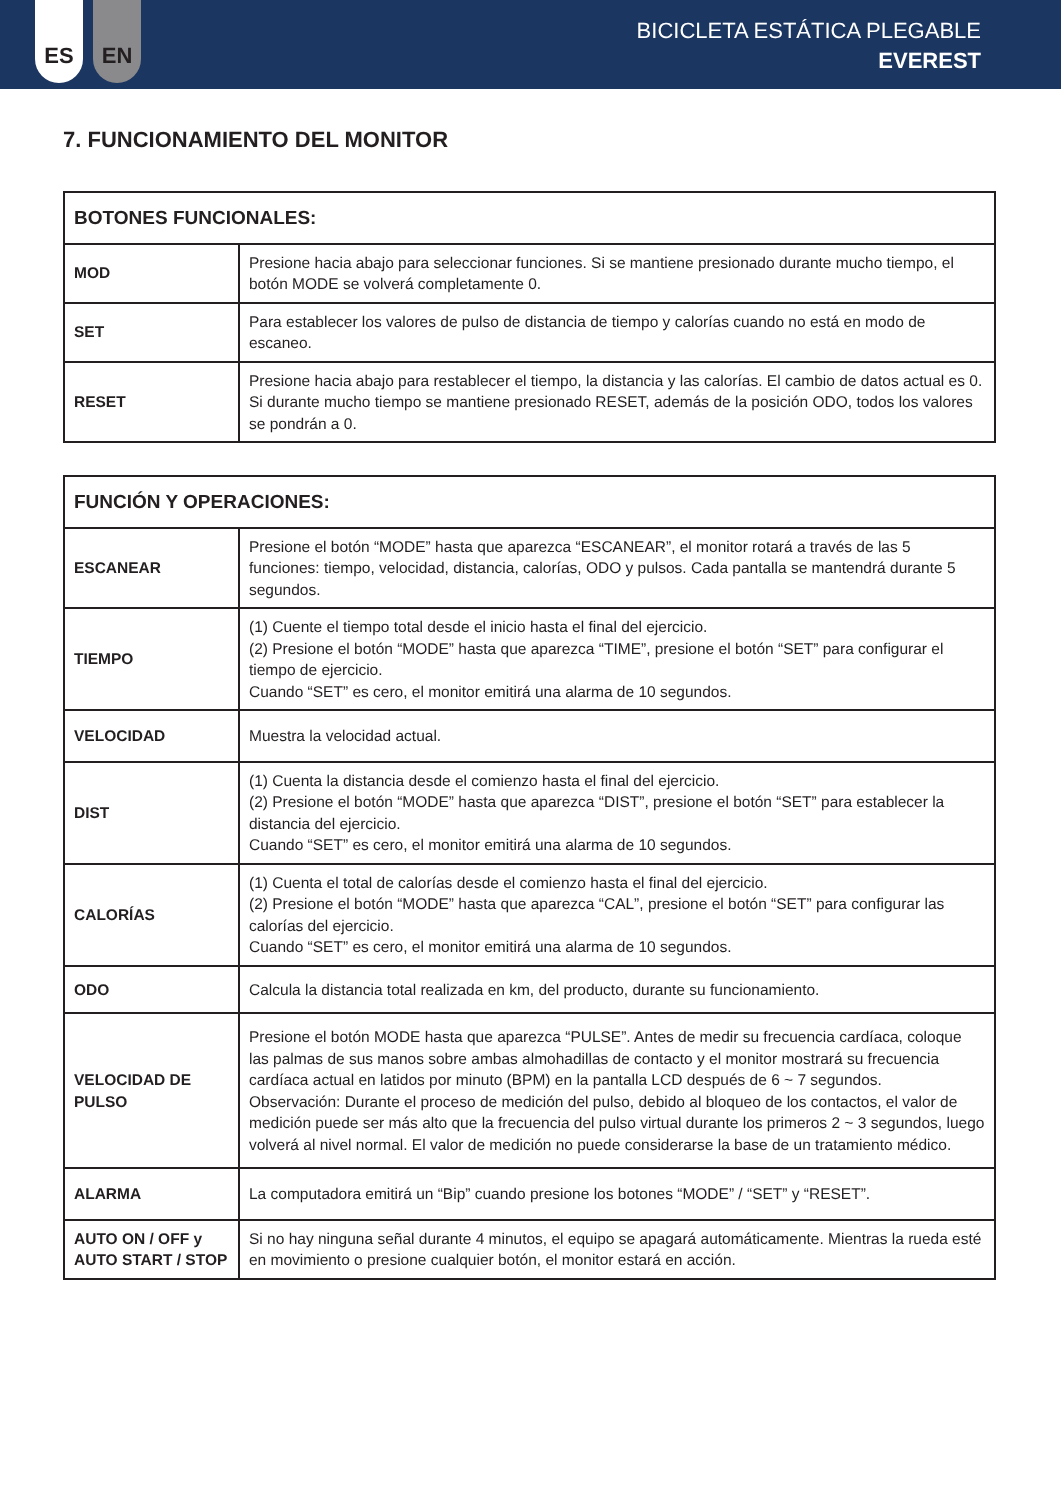ES EN
BICICLETA ESTÁTICA PLEGABLE
EVEREST
7. FUNCIONAMIENTO DEL MONITOR
| BOTONES FUNCIONALES: | |
| --- | --- |
| MOD | Presione hacia abajo para seleccionar funciones. Si se mantiene presionado durante mucho tiempo, el botón MODE se volverá completamente 0. |
| SET | Para establecer los valores de pulso de distancia de tiempo y calorías cuando no está en modo de escaneo. |
| RESET | Presione hacia abajo para restablecer el tiempo, la distancia y las calorías. El cambio de datos actual es 0. Si durante mucho tiempo se mantiene presionado RESET, además de la posición ODO, todos los valores se pondrán a 0. |
| FUNCIÓN Y OPERACIONES: | |
| --- | --- |
| ESCANEAR | Presione el botón “MODE” hasta que aparezca “ESCANEAR”, el monitor rotará a través de las 5 funciones: tiempo, velocidad, distancia, calorías, ODO y pulsos. Cada pantalla se mantendrá durante 5 segundos. |
| TIEMPO | (1) Cuente el tiempo total desde el inicio hasta el final del ejercicio. (2) Presione el botón “MODE” hasta que aparezca “TIME”, presione el botón “SET” para configurar el tiempo de ejercicio. Cuando “SET” es cero, el monitor emitirá una alarma de 10 segundos. |
| VELOCIDAD | Muestra la velocidad actual. |
| DIST | (1) Cuenta la distancia desde el comienzo hasta el final del ejercicio. (2) Presione el botón “MODE” hasta que aparezca “DIST”, presione el botón “SET” para establecer la distancia del ejercicio. Cuando “SET” es cero, el monitor emitirá una alarma de 10 segundos. |
| CALORÍAS | (1) Cuenta el total de calorías desde el comienzo hasta el final del ejercicio. (2) Presione el botón “MODE” hasta que aparezca “CAL”, presione el botón “SET” para configurar las calorías del ejercicio. Cuando “SET” es cero, el monitor emitirá una alarma de 10 segundos. |
| ODO | Calcula la distancia total realizada en km, del producto, durante su funcionamiento. |
| VELOCIDAD DE PULSO | Presione el botón MODE hasta que aparezca “PULSE”. Antes de medir su frecuencia cardíaca, coloque las palmas de sus manos sobre ambas almohadillas de contacto y el monitor mostrará su frecuencia cardíaca actual en latidos por minuto (BPM) en la pantalla LCD después de 6 ~ 7 segundos. Observación: Durante el proceso de medición del pulso, debido al bloqueo de los contactos, el valor de medición puede ser más alto que la frecuencia del pulso virtual durante los primeros 2 ~ 3 segundos, luego volverá al nivel normal. El valor de medición no puede considerarse la base de un tratamiento médico. |
| ALARMA | La computadora emitirá un “Bip” cuando presione los botones “MODE” / “SET” y “RESET”. |
| AUTO ON / OFF y AUTO START / STOP | Si no hay ninguna señal durante 4 minutos, el equipo se apagará automáticamente. Mientras la rueda esté en movimiento o presione cualquier botón, el monitor estará en acción. |